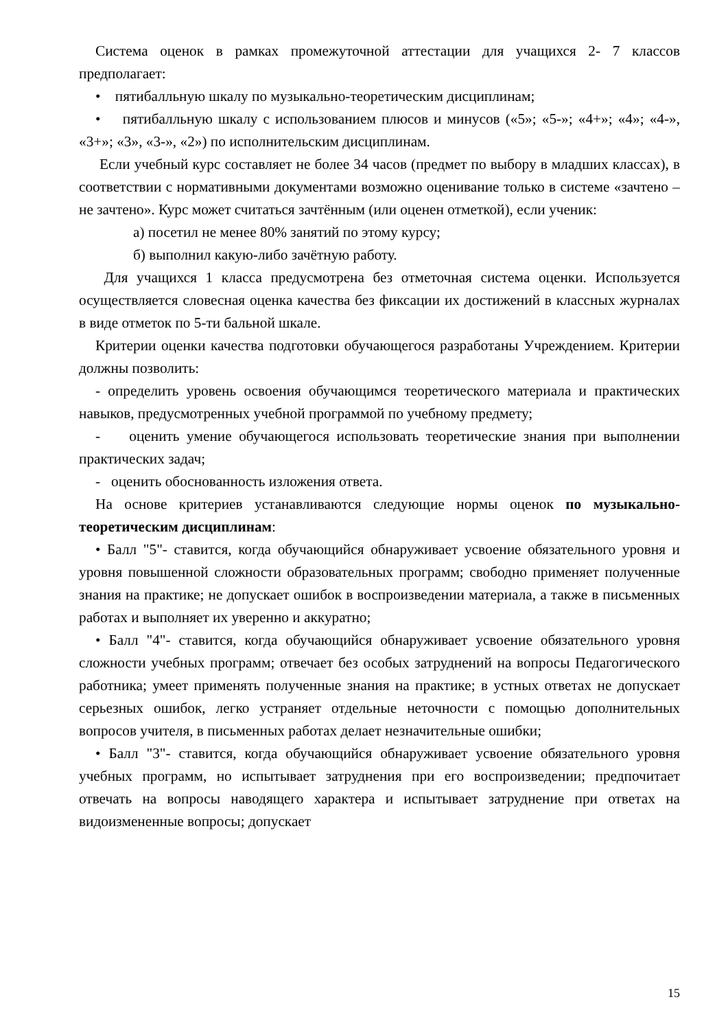Система оценок в рамках промежуточной аттестации для учащихся 2- 7 классов предполагает:
• пятибалльную шкалу по музыкально-теоретическим дисциплинам;
• пятибалльную шкалу с использованием плюсов и минусов («5»; «5-»; «4+»; «4»; «4-», «3+»; «3», «3-», «2») по исполнительским дисциплинам.
Если учебный курс составляет не более 34 часов (предмет по выбору в младших классах), в соответствии с нормативными документами возможно оценивание только в системе «зачтено – не зачтено». Курс может считаться зачтённым (или оценен отметкой), если ученик:
а) посетил не менее 80% занятий по этому курсу;
б) выполнил какую-либо зачётную работу.
Для учащихся 1 класса предусмотрена без отметочная система оценки. Используется осуществляется словесная оценка качества без фиксации их достижений в классных журналах в виде отметок по 5-ти бальной шкале.
Критерии оценки качества подготовки обучающегося разработаны Учреждением. Критерии должны позволить:
- определить уровень освоения обучающимся теоретического материала и практических навыков, предусмотренных учебной программой по учебному предмету;
- оценить умение обучающегося использовать теоретические знания при выполнении практических задач;
- оценить обоснованность изложения ответа.
На основе критериев устанавливаются следующие нормы оценок по музыкально-теоретическим дисциплинам:
• Балл "5"- ставится, когда обучающийся обнаруживает усвоение обязательного уровня и уровня повышенной сложности образовательных программ; свободно применяет полученные знания на практике; не допускает ошибок в воспроизведении материала, а также в письменных работах и выполняет их уверенно и аккуратно;
• Балл "4"- ставится, когда обучающийся обнаруживает усвоение обязательного уровня сложности учебных программ; отвечает без особых затруднений на вопросы Педагогического работника; умеет применять полученные знания на практике; в устных ответах не допускает серьезных ошибок, легко устраняет отдельные неточности с помощью дополнительных вопросов учителя, в письменных работах делает незначительные ошибки;
• Балл "3"- ставится, когда обучающийся обнаруживает усвоение обязательного уровня учебных программ, но испытывает затруднения при его воспроизведении; предпочитает отвечать на вопросы наводящего характера и испытывает затруднение при ответах на видоизмененные вопросы; допускает
15